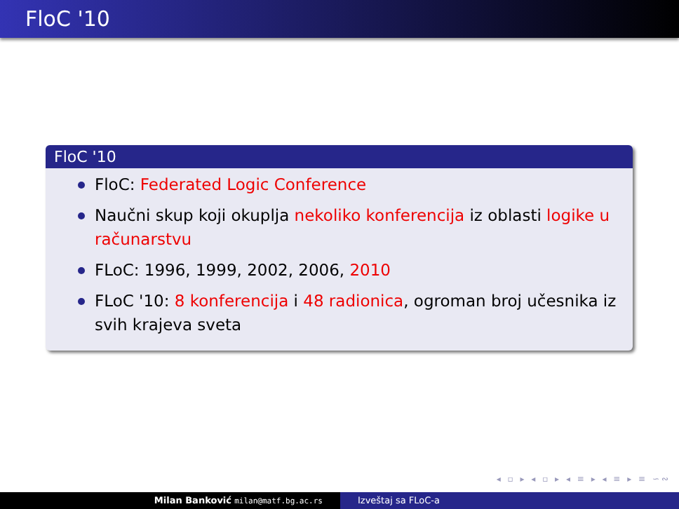FloC '10
FloC '10
FloC: Federated Logic Conference
Naučni skup koji okuplja nekoliko konferencija iz oblasti logike u računarstvu
FLoC: 1996, 1999, 2002, 2006, 2010
FLoC '10: 8 konferencija i 48 radionica, ogroman broj učesnika iz svih krajeva sveta
◂ ▫ ▸ ◂ ▫ ▸ ◂ ≡ ▸ ◂ ≡ ▸ ≡ ∽∾
Milan Banković milan@matf.bg.ac.rs
Izveštaj sa FLoC-a